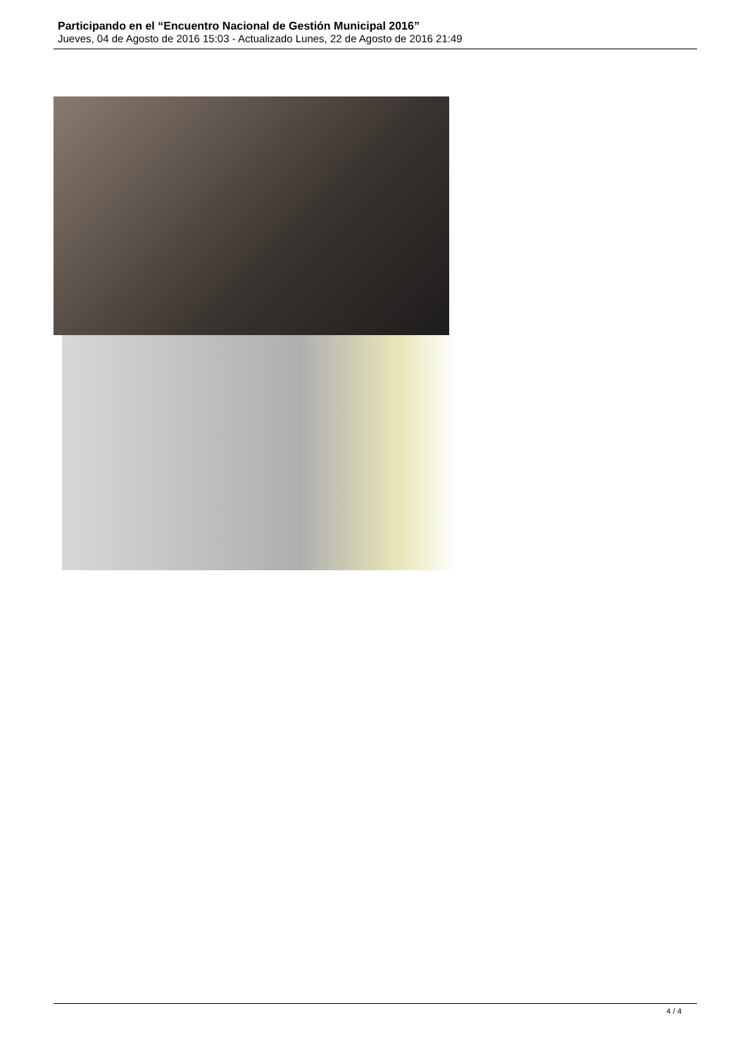Participando en el “Encuentro Nacional de Gestión Municipal 2016”
Jueves, 04 de Agosto de 2016 15:03 - Actualizado Lunes, 22 de Agosto de 2016 21:49
4 / 4